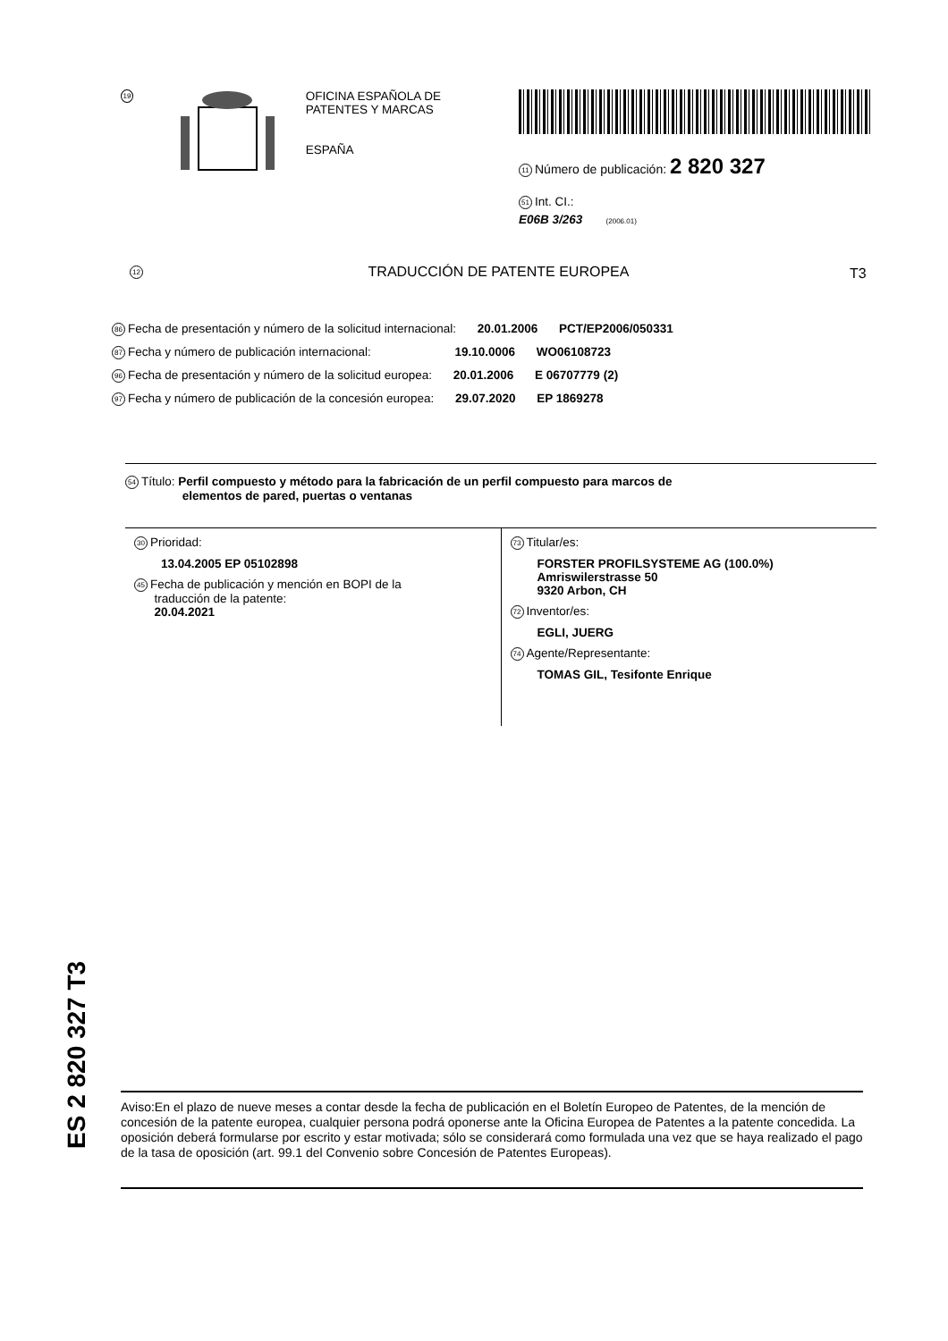19
OFICINA ESPAÑOLA DE
PATENTES Y MARCAS
ESPAÑA
11 Número de publicación: 2 820 327
51 Int. CI.:
E06B 3/263 (2006.01)
12 TRADUCCIÓN DE PATENTE EUROPEA T3
86 Fecha de presentación y número de la solicitud internacional: 20.01.2006 PCT/EP2006/050331
87 Fecha y número de publicación internacional: 19.10.0006 WO06108723
96 Fecha de presentación y número de la solicitud europea: 20.01.2006 E 06707779 (2)
97 Fecha y número de publicación de la concesión europea: 29.07.2020 EP 1869278
54 Título: Perfil compuesto y método para la fabricación de un perfil compuesto para marcos de
elementos de pared, puertas o ventanas
30 Prioridad:
13.04.2005 EP 05102898
45 Fecha de publicación y mención en BOPI de la
traducción de la patente:
20.04.2021
73 Titular/es:
FORSTER PROFILSYSTEME AG (100.0%)
Amriswilerstrasse 50
9320 Arbon, CH
72 Inventor/es:
EGLI, JUERG
74 Agente/Representante:
TOMAS GIL, Tesifonte Enrique
ES 2 820 327 T3
Aviso:En el plazo de nueve meses a contar desde la fecha de publicación en el Boletín Europeo de Patentes, de la mención de concesión de la patente europea, cualquier persona podrá oponerse ante la Oficina Europea de Patentes a la patente concedida. La oposición deberá formularse por escrito y estar motivada; sólo se considerará como formulada una vez que se haya realizado el pago de la tasa de oposición (art. 99.1 del Convenio sobre Concesión de Patentes Europeas).